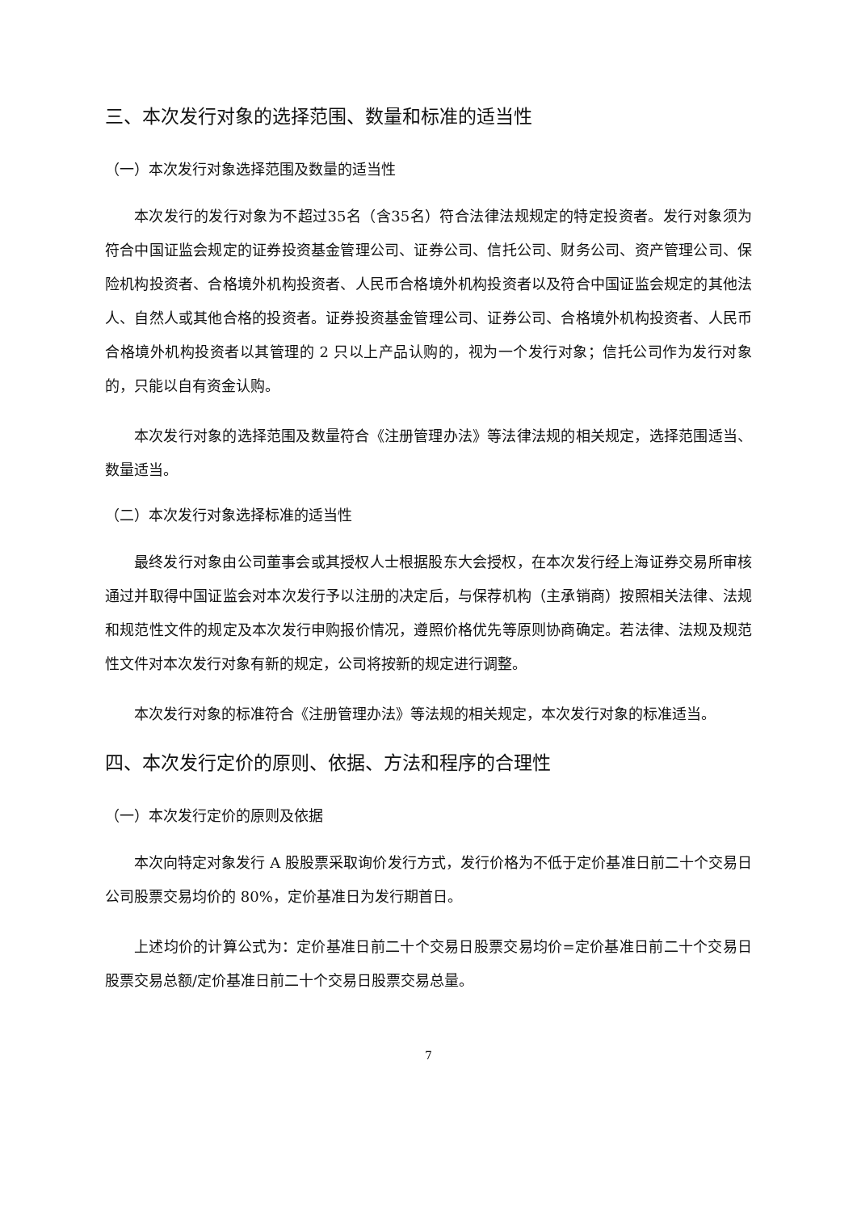三、本次发行对象的选择范围、数量和标准的适当性
（一）本次发行对象选择范围及数量的适当性
本次发行的发行对象为不超过35名（含35名）符合法律法规规定的特定投资者。发行对象须为符合中国证监会规定的证券投资基金管理公司、证券公司、信托公司、财务公司、资产管理公司、保险机构投资者、合格境外机构投资者、人民币合格境外机构投资者以及符合中国证监会规定的其他法人、自然人或其他合格的投资者。证券投资基金管理公司、证券公司、合格境外机构投资者、人民币合格境外机构投资者以其管理的 2 只以上产品认购的，视为一个发行对象；信托公司作为发行对象的，只能以自有资金认购。
本次发行对象的选择范围及数量符合《注册管理办法》等法律法规的相关规定，选择范围适当、数量适当。
（二）本次发行对象选择标准的适当性
最终发行对象由公司董事会或其授权人士根据股东大会授权，在本次发行经上海证券交易所审核通过并取得中国证监会对本次发行予以注册的决定后，与保荐机构（主承销商）按照相关法律、法规和规范性文件的规定及本次发行申购报价情况，遵照价格优先等原则协商确定。若法律、法规及规范性文件对本次发行对象有新的规定，公司将按新的规定进行调整。
本次发行对象的标准符合《注册管理办法》等法规的相关规定，本次发行对象的标准适当。
四、本次发行定价的原则、依据、方法和程序的合理性
（一）本次发行定价的原则及依据
本次向特定对象发行 A 股股票采取询价发行方式，发行价格为不低于定价基准日前二十个交易日公司股票交易均价的 80%，定价基准日为发行期首日。
上述均价的计算公式为：定价基准日前二十个交易日股票交易均价=定价基准日前二十个交易日股票交易总额/定价基准日前二十个交易日股票交易总量。
7